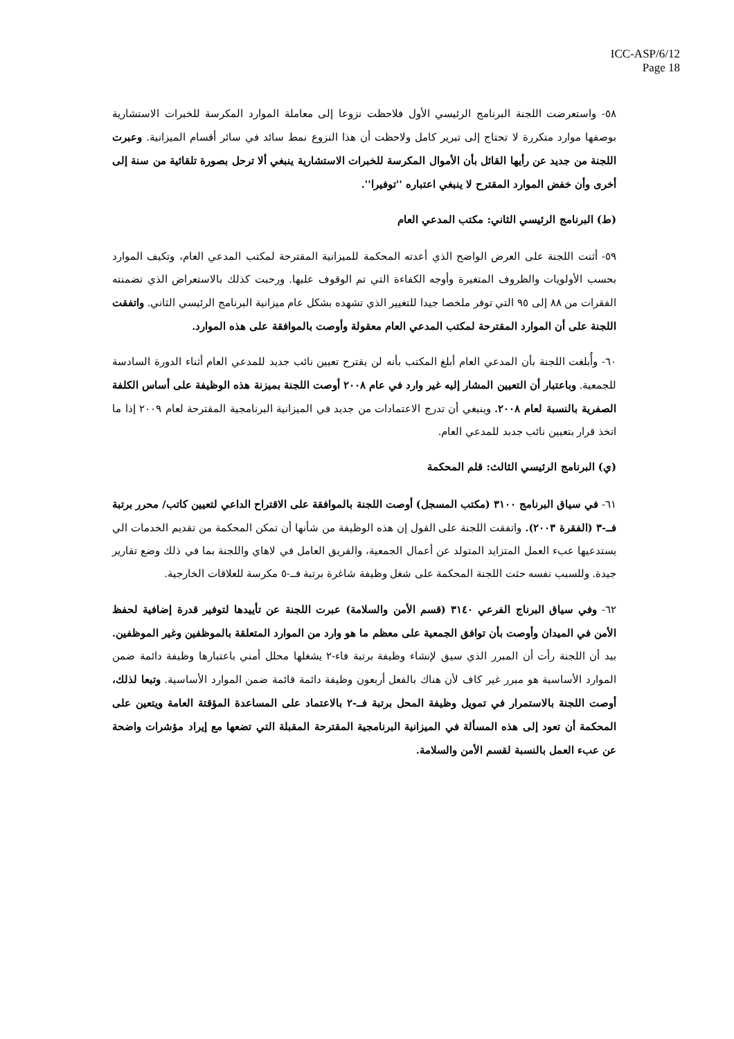ICC-ASP/6/12
Page 18
٥٨- واستعرضت اللجنة البرنامج الرئيسي الأول فلاحظت نزوعا إلى معاملة الموارد المكرسة للخبرات الاستشارية بوصفها موارد متكررة لا تحتاج إلى تبرير كامل ولاحظت أن هذا النزوع نمط سائد في سائر أقسام الميزانية. وعبرت اللجنة من جديد عن رأيها القائل بأن الأموال المكرسة للخبرات الاستشارية ينبغي ألا ترحل بصورة تلقائية من سنة إلى أخرى وأن خفض الموارد المقترح لا ينبغي اعتباره ''توفيرا''.
(ط) البرنامج الرئيسي الثاني: مكتب المدعي العام
٥٩- أثنت اللجنة على العرض الواضح الذي أعدته المحكمة للميزانية المقترحة لمكتب المدعي العام، وتكيف الموارد بحسب الأولويات والظروف المتغيرة وأوجه الكفاءة التي تم الوقوف عليها. ورحبت كذلك بالاستعراض الذي تضمنته الفقرات من ٨٨ إلى ٩٥ التي توفر ملخصا جيدا للتغيير الذي تشهده بشكل عام ميزانية البرنامج الرئيسي الثاني. واتفقت اللجنة على أن الموارد المقترحة لمكتب المدعي العام معقولة وأوصت بالموافقة على هذه الموارد.
٦٠- وأُبلغت اللجنة بأن المدعي العام أبلغ المكتب بأنه لن يقترح تعيين نائب جديد للمدعي العام أثناء الدورة السادسة للجمعية. وباعتبار أن التعيين المشار إليه غير وارد في عام ٢٠٠٨ أوصت اللجنة بميزنة هذه الوظيفة على أساس الكلفة الصفرية بالنسبة لعام ٢٠٠٨. وينبغي أن تدرج الاعتمادات من جديد في الميزانية البرنامجية المقترحة لعام ٢٠٠٩ إذا ما اتخذ قرار بتعيين نائب جدبد للمدعي العام.
(ي) البرنامج الرئيسي الثالث: قلم المحكمة
٦١- في سياق البرنامج ٣١٠٠ (مكتب المسجل) أوصت اللجنة بالموافقة على الاقتراح الداعي لتعيين كاتب/ محرر برتبة فــ-٣ (الفقرة ٢٠٠٣). واتفقت اللجنة على القول إن هذه الوظيفة من شأنها أن تمكن المحكمة من تقديم الخدمات الي يستدعيها عبء العمل المتزايد المتولد عن أعمال الجمعية، والفريق العامل في لاهاي واللجنة بما في ذلك وضع تقارير جيدة. وللسبب نفسه حثت اللجنة المحكمة على شغل وظيفة شاغرة برتبة فــ-٥ مكرسة للعلاقات الخارجية.
٦٢- وفي سياق البرناج الفرعي ٣١٤٠ (قسم الأمن والسلامة) عبرت اللجنة عن تأييدها لتوفير قدرة إضافية لحفظ الأمن في الميدان وأوصت بأن توافق الجمعية على معظم ما هو وارد من الموارد المتعلقة بالموظفين وغير الموظفين. بيد أن اللجنة رأت أن المبرر الذي سيق لإنشاء وظيفة برتبة فاء-٢ يشغلها محلل أمني باعتبارها وظيفة دائمة ضمن الموارد الأساسية هو مبرر غير كاف لأن هناك بالفعل أربعون وظيفة دائمة قائمة ضمن الموارد الأساسية. وتبعا لذلك، أوصت اللجنة بالاستمرار في تمويل وظيفة المحل برتبة فــ-٢ بالاعتماد على المساعدة المؤقتة العامة ويتعين على المحكمة أن تعود إلى هذه المسألة في الميزانية البرنامجية المقترحة المقبلة التي تضعها مع إيراد مؤشرات واضحة عن عبء العمل بالنسبة لقسم الأمن والسلامة.